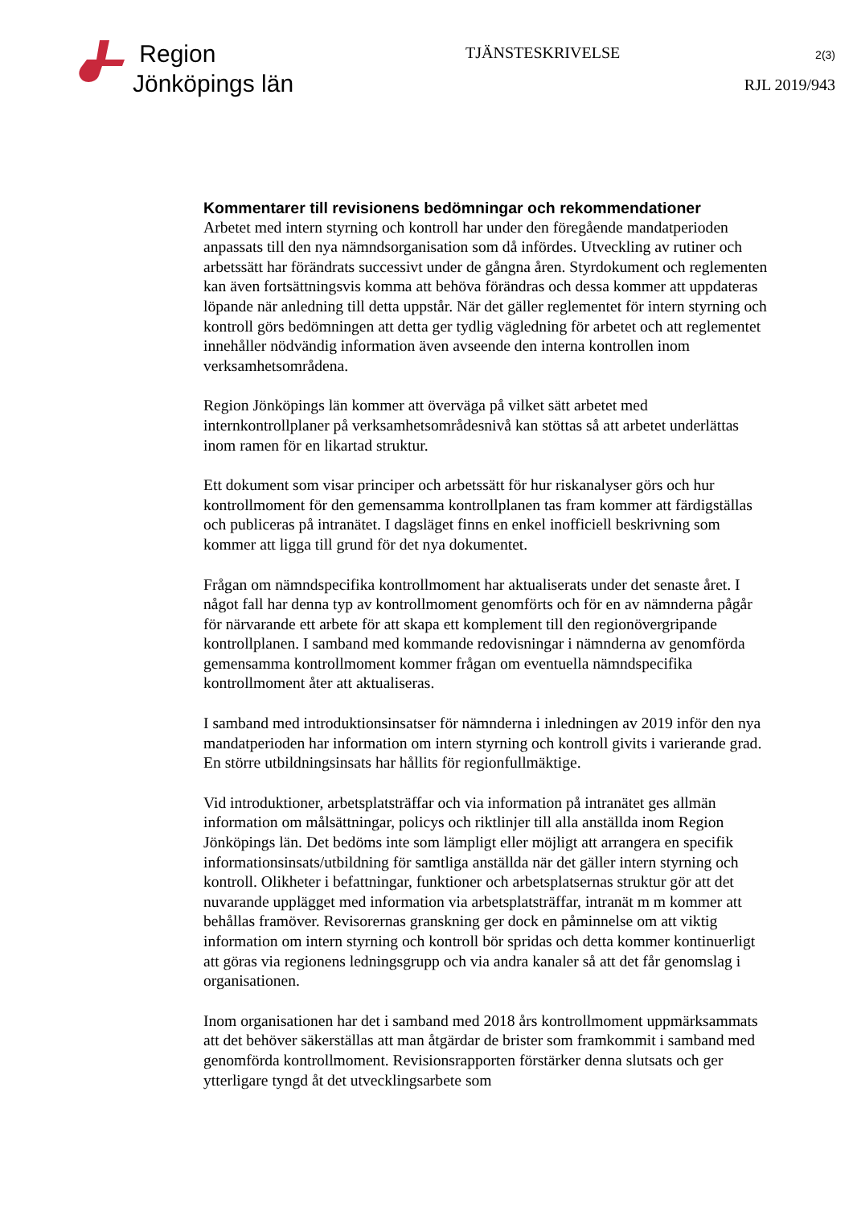Region
Jönköpings län
TJÄNSTESKRIVELSE
2(3)
RJL 2019/943
Kommentarer till revisionens bedömningar och rekommendationer
Arbetet med intern styrning och kontroll har under den föregående mandatperioden anpassats till den nya nämndsorganisation som då infördes. Utveckling av rutiner och arbetssätt har förändrats successivt under de gångna åren. Styrdokument och reglementen kan även fortsättningsvis komma att behöva förändras och dessa kommer att uppdateras löpande när anledning till detta uppstår. När det gäller reglementet för intern styrning och kontroll görs bedömningen att detta ger tydlig vägledning för arbetet och att reglementet innehåller nödvändig information även avseende den interna kontrollen inom verksamhetsområdena.
Region Jönköpings län kommer att överväga på vilket sätt arbetet med internkontrollplaner på verksamhetsområdesnivå kan stöttas så att arbetet underlättas inom ramen för en likartad struktur.
Ett dokument som visar principer och arbetssätt för hur riskanalyser görs och hur kontrollmoment för den gemensamma kontrollplanen tas fram kommer att färdigställas och publiceras på intranätet. I dagsläget finns en enkel inofficiell beskrivning som kommer att ligga till grund för det nya dokumentet.
Frågan om nämndspecifika kontrollmoment har aktualiserats under det senaste året. I något fall har denna typ av kontrollmoment genomförts och för en av nämnderna pågår för närvarande ett arbete för att skapa ett komplement till den regionövergripande kontrollplanen. I samband med kommande redovisningar i nämnderna av genomförda gemensamma kontrollmoment kommer frågan om eventuella nämndspecifika kontrollmoment åter att aktualiseras.
I samband med introduktionsinsatser för nämnderna i inledningen av 2019 inför den nya mandatperioden har information om intern styrning och kontroll givits i varierande grad. En större utbildningsinsats har hållits för regionfullmäktige.
Vid introduktioner, arbetsplatsträffar och via information på intranätet ges allmän information om målsättningar, policys och riktlinjer till alla anställda inom Region Jönköpings län. Det bedöms inte som lämpligt eller möjligt att arrangera en specifik informationsinsats/utbildning för samtliga anställda när det gäller intern styrning och kontroll. Olikheter i befattningar, funktioner och arbetsplatsernas struktur gör att det nuvarande upplägget med information via arbetsplatsträffar, intranät m m kommer att behållas framöver. Revisorernas granskning ger dock en påminnelse om att viktig information om intern styrning och kontroll bör spridas och detta kommer kontinuerligt att göras via regionens ledningsgrupp och via andra kanaler så att det får genomslag i organisationen.
Inom organisationen har det i samband med 2018 års kontrollmoment uppmärksammats att det behöver säkerställas att man åtgärdar de brister som framkommit i samband med genomförda kontrollmoment. Revisionsrapporten förstärker denna slutsats och ger ytterligare tyngd åt det utvecklingsarbete som